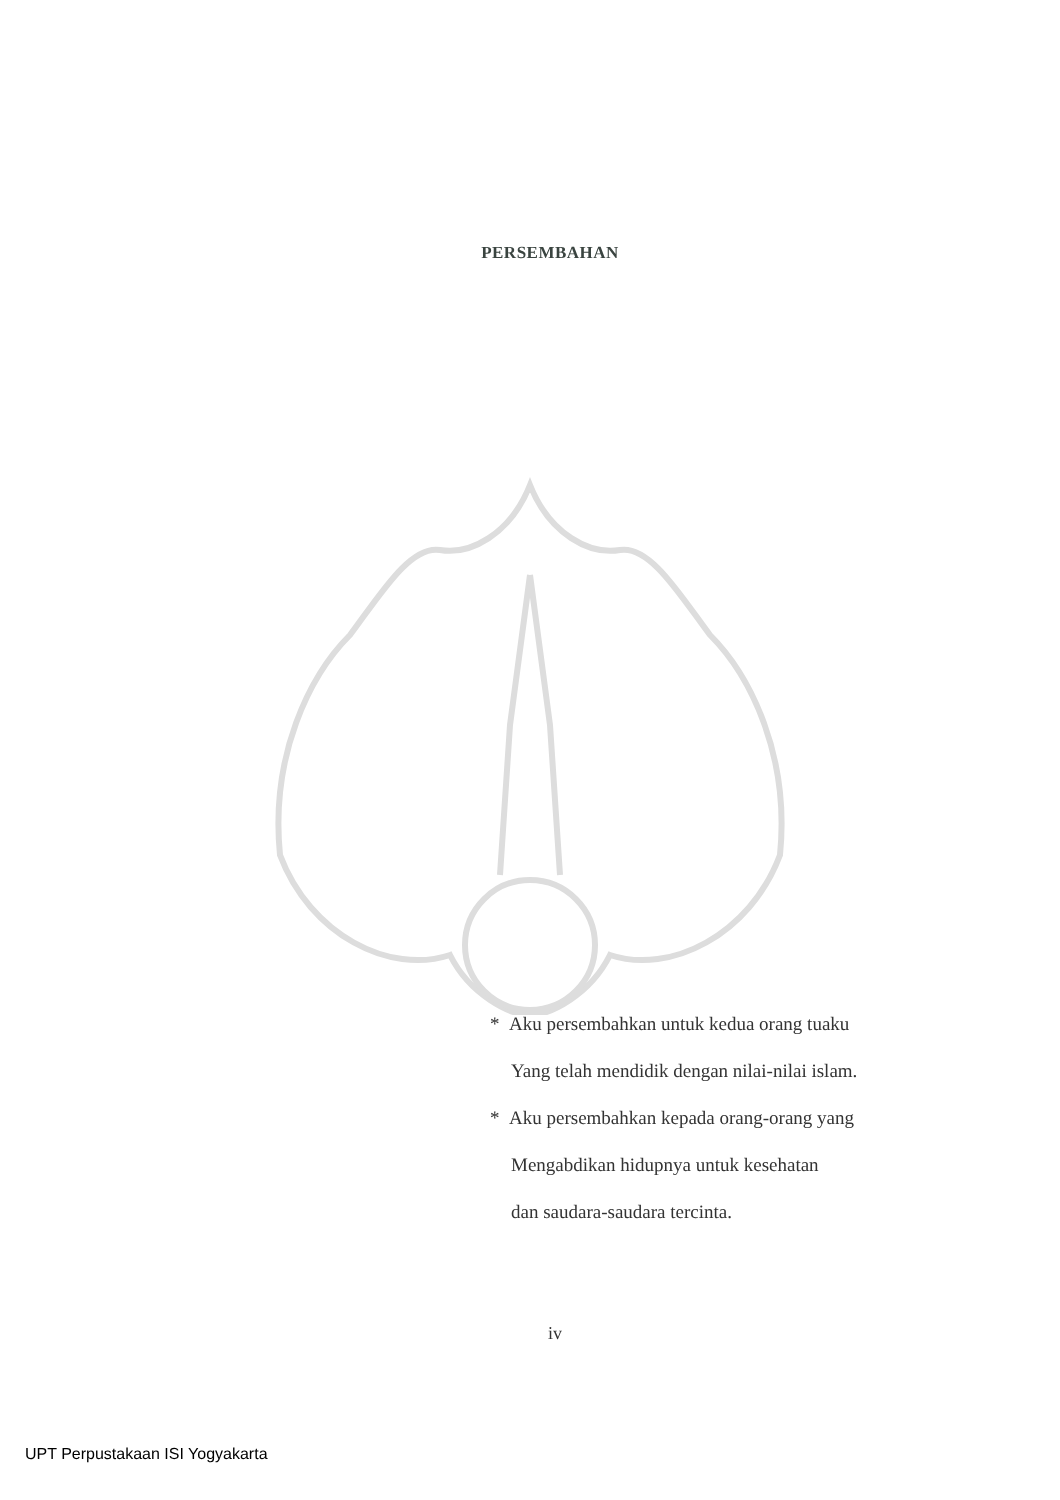PERSEMBAHAN
* Aku persembahkan untuk kedua orang tuaku
Yang telah mendidik dengan nilai-nilai islam.
* Aku persembahkan kepada orang-orang yang
Mengabdikan hidupnya untuk kesehatan
dan saudara-saudara tercinta.
iv
UPT Perpustakaan ISI Yogyakarta